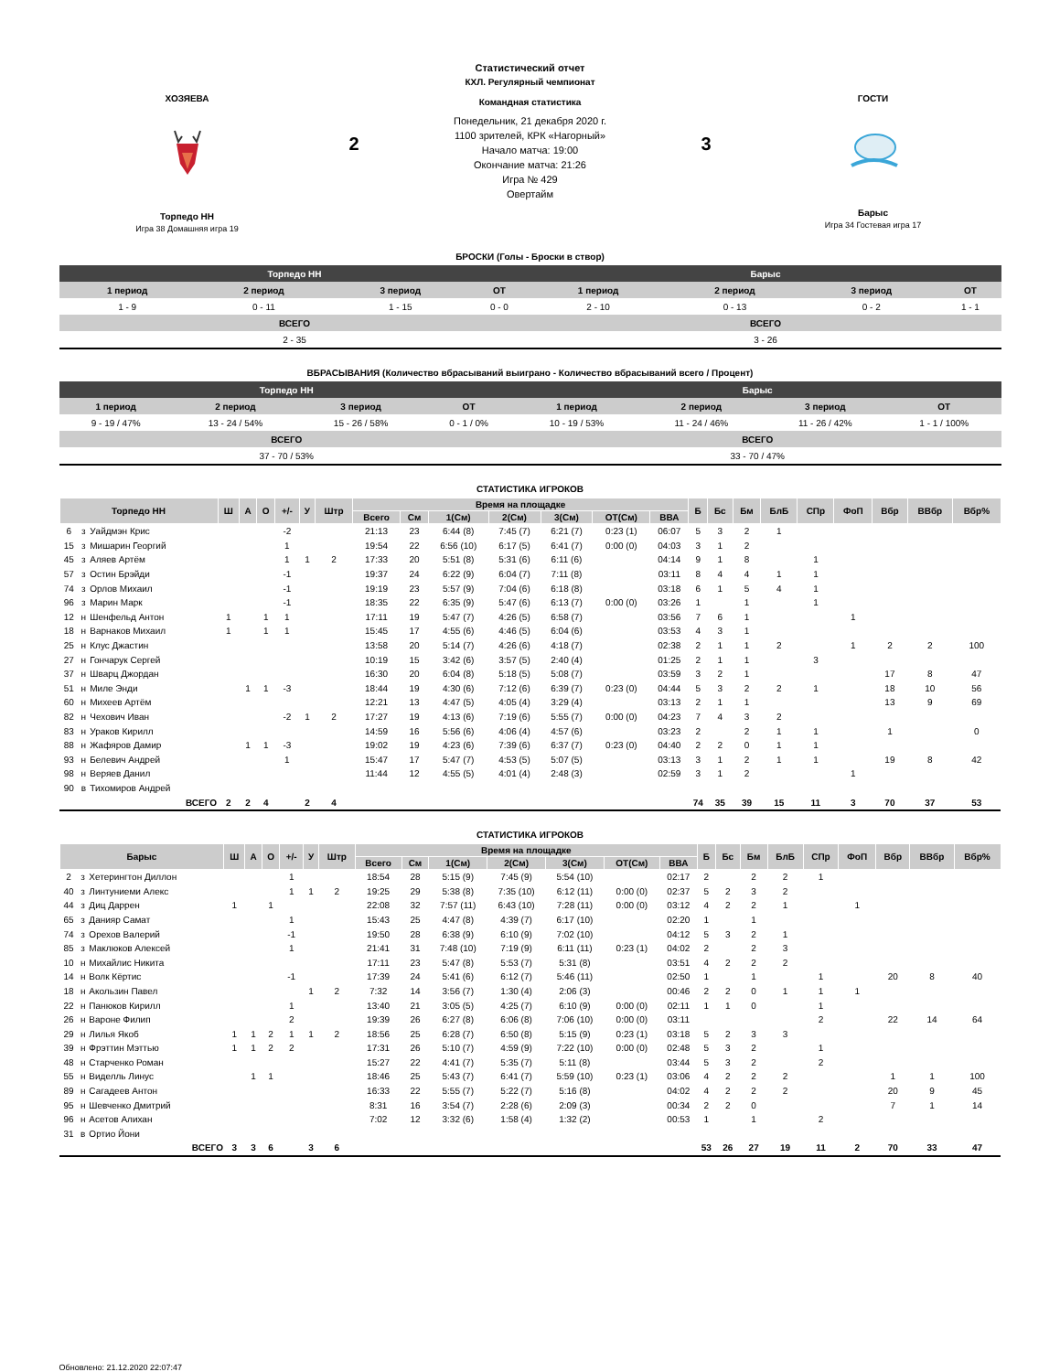ХОЗЯЕВА
Торпедо НН
Игра 38 Домашняя игра 19
2
Статистический отчет
КХЛ. Регулярный чемпионат
Командная статистика
Понедельник, 21 декабря 2020 г.
1100 зрителей, КРК «Нагорный»
Начало матча: 19:00
Окончание матча: 21:26
Игра № 429
Овертайм
3
ГОСТИ
Барыс
Игра 34 Гостевая игра 17
БРОСКИ (Голы - Броски в створ)
| Торпедо НН | | | | Барыс | | | |
| --- | --- | --- | --- | --- | --- | --- | --- |
| 1 период | 2 период | 3 период | ОТ | 1 период | 2 период | 3 период | ОТ |
| 1 - 9 | 0 - 11 | 1 - 15 | 0 - 0 | 2 - 10 | 0 - 13 | 0 - 2 | 1 - 1 |
| ВСЕГО | | | | ВСЕГО | | | |
| 2 - 35 | | | | 3 - 26 | | | |
ВБРАСЫВАНИЯ (Количество вбрасываний выиграно - Количество вбрасываний всего / Процент)
| Торпедо НН | | | | Барыс | | | |
| --- | --- | --- | --- | --- | --- | --- | --- |
| 1 период | 2 период | 3 период | ОТ | 1 период | 2 период | 3 период | ОТ |
| 9 - 19 / 47% | 13 - 24 / 54% | 15 - 26 / 58% | 0 - 1 / 0% | 10 - 19 / 53% | 11 - 24 / 46% | 11 - 26 / 42% | 1 - 1 / 100% |
| ВСЕГО | | | | ВСЕГО | | | |
| 37 - 70 / 53% | | | | 33 - 70 / 47% | | | |
СТАТИСТИКА ИГРОКОВ
| Торпедо НН | | | Ш | А | О | +/- | У | Штр | Время на площадке | | | | | | | Б | Бс | Бм | БлБ | СПр | ФоП | Вбр | ВВбр | Вбр% |
| --- | --- | --- | --- | --- | --- | --- | --- | --- | --- | --- | --- | --- | --- | --- | --- | --- | --- | --- | --- | --- | --- | --- | --- | --- |
| | | | | | | | | | Всего | См | 1(См) | 2(См) | 3(См) | ОТ(См) | ВВА | | | | | | | | | |
| 6 | з | Уайдмэн Крис | | | | -2 | | | 21:13 | 23 | 6:44 (8) | 7:45 (7) | 6:21 (7) | 0:23 (1) | 06:07 | 5 | 3 | 2 | 1 | | | | | |
| 15 | з | Мишарин Георгий | | | | 1 | | | 19:54 | 22 | 6:56 (10) | 6:17 (5) | 6:41 (7) | 0:00 (0) | 04:03 | 3 | 1 | 2 | | | | | | |
| 45 | з | Аляев Артём | | | | 1 | 1 | 2 | 17:33 | 20 | 5:51 (8) | 5:31 (6) | 6:11 (6) | | 04:14 | 9 | 1 | 8 | | 1 | | | | |
| 57 | з | Остин Брэйди | | | | -1 | | | 19:37 | 24 | 6:22 (9) | 6:04 (7) | 7:11 (8) | | 03:11 | 8 | 4 | 4 | 1 | 1 | | | | |
| 74 | з | Орлов Михаил | | | | -1 | | | 19:19 | 23 | 5:57 (9) | 7:04 (6) | 6:18 (8) | | 03:18 | 6 | 1 | 5 | 4 | 1 | | | | |
| 96 | з | Марин Марк | | | | -1 | | | 18:35 | 22 | 6:35 (9) | 5:47 (6) | 6:13 (7) | 0:00 (0) | 03:26 | 1 | | 1 | | 1 | | | | |
| 12 | н | Шенфельд Антон | 1 | | 1 | 1 | | | 17:11 | 19 | 5:47 (7) | 4:26 (5) | 6:58 (7) | | 03:56 | 7 | 6 | 1 | | | 1 | | | |
| 18 | н | Варнаков Михаил | 1 | | 1 | 1 | | | 15:45 | 17 | 4:55 (6) | 4:46 (5) | 6:04 (6) | | 03:53 | 4 | 3 | 1 | | | | | | |
| 25 | н | Клус Джастин | | | | | | | 13:58 | 20 | 5:14 (7) | 4:26 (6) | 4:18 (7) | | 02:38 | 2 | 1 | 1 | 2 | | 1 | 2 | 2 | 100 |
| 27 | н | Гончарук Сергей | | | | | | | 10:19 | 15 | 3:42 (6) | 3:57 (5) | 2:40 (4) | | 01:25 | 2 | 1 | 1 | | 3 | | | | |
| 37 | н | Шварц Джордан | | | | | | | 16:30 | 20 | 6:04 (8) | 5:18 (5) | 5:08 (7) | | 03:59 | 3 | 2 | 1 | | | | 17 | 8 | 47 |
| 51 | н | Миле Энди | | 1 | 1 | -3 | | | 18:44 | 19 | 4:30 (6) | 7:12 (6) | 6:39 (7) | 0:23 (0) | 04:44 | 5 | 3 | 2 | 2 | 1 | | 18 | 10 | 56 |
| 60 | н | Михеев Артём | | | | | | | 12:21 | 13 | 4:47 (5) | 4:05 (4) | 3:29 (4) | | 03:13 | 2 | 1 | 1 | | | | 13 | 9 | 69 |
| 82 | н | Чехович Иван | | | | -2 | 1 | 2 | 17:27 | 19 | 4:13 (6) | 7:19 (6) | 5:55 (7) | 0:00 (0) | 04:23 | 7 | 4 | 3 | 2 | | | | | |
| 83 | н | Ураков Кирилл | | | | | | | 14:59 | 16 | 5:56 (6) | 4:06 (4) | 4:57 (6) | | 03:23 | 2 | | 2 | 1 | 1 | | 1 | | 0 |
| 88 | н | Жафяров Дамир | | 1 | 1 | -3 | | | 19:02 | 19 | 4:23 (6) | 7:39 (6) | 6:37 (7) | 0:23 (0) | 04:40 | 2 | 2 | 0 | 1 | 1 | | | | |
| 93 | н | Белевич Андрей | | | | 1 | | | 15:47 | 17 | 5:47 (7) | 4:53 (5) | 5:07 (5) | | 03:13 | 3 | 1 | 2 | 1 | 1 | | 19 | 8 | 42 |
| 98 | н | Веряев Данил | | | | | | | 11:44 | 12 | 4:55 (5) | 4:01 (4) | 2:48 (3) | | 02:59 | 3 | 1 | 2 | | | 1 | | | |
| 90 | в | Тихомиров Андрей | | | | | | | | | | | | | | | | | | | | | | |
| | | ВСЕГО | 2 | 2 | 4 | | 2 | 4 | | | | | | | | 74 | 35 | 39 | 15 | 11 | 3 | 70 | 37 | 53 |
СТАТИСТИКА ИГРОКОВ
| Барыс | | | Ш | А | О | +/- | У | Штр | Время на площадке | | | | | | | Б | Бс | Бм | БлБ | СПр | ФоП | Вбр | ВВбр | Вбр% |
| --- | --- | --- | --- | --- | --- | --- | --- | --- | --- | --- | --- | --- | --- | --- | --- | --- | --- | --- | --- | --- | --- | --- | --- | --- |
| | | | | | | | | | Всего | См | 1(См) | 2(См) | 3(См) | ОТ(См) | ВВА | | | | | | | | | |
| 2 | з | Хетерингтон Диллон | | | | 1 | | | 18:54 | 28 | 5:15 (9) | 7:45 (9) | 5:54 (10) | | 02:17 | 2 | | 2 | 2 | 1 | | | | |
| 40 | з | Линтуниеми Алекс | | | | 1 | 1 | 2 | 19:25 | 29 | 5:38 (8) | 7:35 (10) | 6:12 (11) | 0:00 (0) | 02:37 | 5 | 2 | 3 | 2 | | | | | |
| 44 | з | Диц Даррен | 1 | | 1 | | | | 22:08 | 32 | 7:57 (11) | 6:43 (10) | 7:28 (11) | 0:00 (0) | 03:12 | 4 | 2 | 2 | 1 | | 1 | | | |
| 65 | з | Данияр Самат | | | | 1 | | | 15:43 | 25 | 4:47 (8) | 4:39 (7) | 6:17 (10) | | 02:20 | 1 | | 1 | | | | | | |
| 74 | з | Орехов Валерий | | | | -1 | | | 19:50 | 28 | 6:38 (9) | 6:10 (9) | 7:02 (10) | | 04:12 | 5 | 3 | 2 | 1 | | | | | |
| 85 | з | Маклюков Алексей | | | | 1 | | | 21:41 | 31 | 7:48 (10) | 7:19 (9) | 6:11 (11) | 0:23 (1) | 04:02 | 2 | | 2 | 3 | | | | | |
| 10 | н | Михайлис Никита | | | | | | | 17:11 | 23 | 5:47 (8) | 5:53 (7) | 5:31 (8) | | 03:51 | 4 | 2 | 2 | 2 | | | | | |
| 14 | н | Волк Кёртис | | | | -1 | | | 17:39 | 24 | 5:41 (6) | 6:12 (7) | 5:46 (11) | | 02:50 | 1 | | 1 | | 1 | | 20 | 8 | 40 |
| 18 | н | Акользин Павел | | | | | 1 | 2 | 7:32 | 14 | 3:56 (7) | 1:30 (4) | 2:06 (3) | | 00:46 | 2 | 2 | 0 | 1 | 1 | 1 | | | |
| 22 | н | Панюков Кирилл | | | | 1 | | | 13:40 | 21 | 3:05 (5) | 4:25 (7) | 6:10 (9) | 0:00 (0) | 02:11 | 1 | 1 | 0 | | 1 | | | | |
| 26 | н | Вароне Филип | | | | 2 | | | 19:39 | 26 | 6:27 (8) | 6:06 (8) | 7:06 (10) | 0:00 (0) | 03:11 | | | | | 2 | | 22 | 14 | 64 |
| 29 | н | Лилья Якоб | 1 | 1 | 2 | 1 | 1 | 2 | 18:56 | 25 | 6:28 (7) | 6:50 (8) | 5:15 (9) | 0:23 (1) | 03:18 | 5 | 2 | 3 | 3 | | | | | |
| 39 | н | Фрэттин Мэттью | 1 | 1 | 2 | 2 | | | 17:31 | 26 | 5:10 (7) | 4:59 (9) | 7:22 (10) | 0:00 (0) | 02:48 | 5 | 3 | 2 | | 1 | | | | |
| 48 | н | Старченко Роман | | | | | | | 15:27 | 22 | 4:41 (7) | 5:35 (7) | 5:11 (8) | | 03:44 | 5 | 3 | 2 | | 2 | | | | |
| 55 | н | Виделль Линус | | 1 | 1 | | | | 18:46 | 25 | 5:43 (7) | 6:41 (7) | 5:59 (10) | 0:23 (1) | 03:06 | 4 | 2 | 2 | 2 | | | 1 | 1 | 100 |
| 89 | н | Сагадеев Антон | | | | | | | 16:33 | 22 | 5:55 (7) | 5:22 (7) | 5:16 (8) | | 04:02 | 4 | 2 | 2 | 2 | | | 20 | 9 | 45 |
| 95 | н | Шевченко Дмитрий | | | | | | | 8:31 | 16 | 3:54 (7) | 2:28 (6) | 2:09 (3) | | 00:34 | 2 | 2 | 0 | | | | 7 | 1 | 14 |
| 96 | н | Асетов Алихан | | | | | | | 7:02 | 12 | 3:32 (6) | 1:58 (4) | 1:32 (2) | | 00:53 | 1 | | 1 | | 2 | | | | |
| 31 | в | Ортио Йони | | | | | | | | | | | | | | | | | | | | | | |
| | | ВСЕГО | 3 | 3 | 6 | | 3 | 6 | | | | | | | | 53 | 26 | 27 | 19 | 11 | 2 | 70 | 33 | 47 |
Обновлено: 21.12.2020 22:07:47